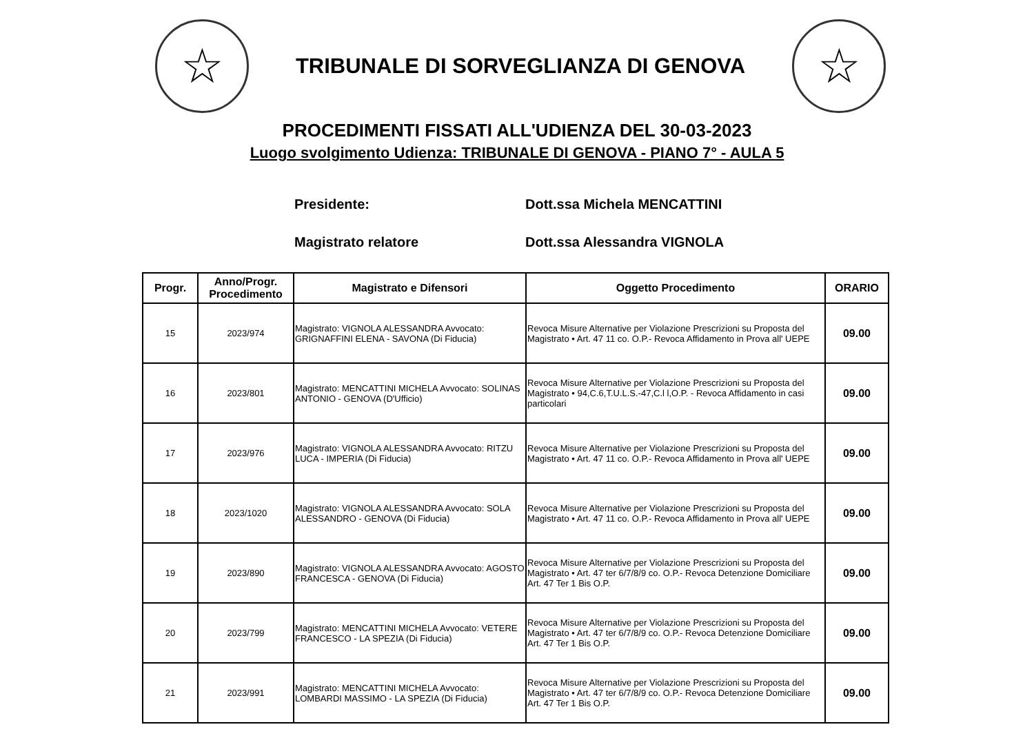☆
TRIBUNALE DI SORVEGLIANZA DI GENOVA
☆
PROCEDIMENTI FISSATI ALL'UDIENZA DEL 30-03-2023
Luogo svolgimento Udienza: TRIBUNALE DI GENOVA - PIANO 7° - AULA 5
Presidente: Dott.ssa Michela MENCATTINI
Magistrato relatore Dott.ssa Alessandra VIGNOLA
| Progr. | Anno/Progr. Procedimento | Magistrato e Difensori | Oggetto Procedimento | ORARIO |
| --- | --- | --- | --- | --- |
| 15 | 2023/974 | Magistrato: VIGNOLA ALESSANDRA Avvocato: GRIGNAFFINI ELENA - SAVONA (Di Fiducia) | Revoca Misure Alternative per Violazione Prescrizioni su Proposta del Magistrato • Art. 47 11 co. O.P.- Revoca Affidamento in Prova all' UEPE | 09.00 |
| 16 | 2023/801 | Magistrato: MENCATTINI MICHELA Avvocato: SOLINAS ANTONIO - GENOVA (D'Ufficio) | Revoca Misure Alternative per Violazione Prescrizioni su Proposta del Magistrato • 94,C.6,T.U.L.S.-47,C.l l,O.P. - Revoca Affidamento in casi particolari | 09.00 |
| 17 | 2023/976 | Magistrato: VIGNOLA ALESSANDRA Avvocato: RITZU LUCA - IMPERIA (Di Fiducia) | Revoca Misure Alternative per Violazione Prescrizioni su Proposta del Magistrato • Art. 47 11 co. O.P.- Revoca Affidamento in Prova all' UEPE | 09.00 |
| 18 | 2023/1020 | Magistrato: VIGNOLA ALESSANDRA Avvocato: SOLA ALESSANDRO - GENOVA (Di Fiducia) | Revoca Misure Alternative per Violazione Prescrizioni su Proposta del Magistrato • Art. 47 11 co. O.P.- Revoca Affidamento in Prova all' UEPE | 09.00 |
| 19 | 2023/890 | Magistrato: VIGNOLA ALESSANDRA Avvocato: AGOSTO FRANCESCA - GENOVA (Di Fiducia) | Revoca Misure Alternative per Violazione Prescrizioni su Proposta del Magistrato • Art. 47 ter 6/7/8/9 co. O.P.- Revoca Detenzione Domiciliare Art. 47 Ter 1 Bis O.P. | 09.00 |
| 20 | 2023/799 | Magistrato: MENCATTINI MICHELA Avvocato: VETERE FRANCESCO - LA SPEZIA (Di Fiducia) | Revoca Misure Alternative per Violazione Prescrizioni su Proposta del Magistrato • Art. 47 ter 6/7/8/9 co. O.P.- Revoca Detenzione Domiciliare Art. 47 Ter 1 Bis O.P. | 09.00 |
| 21 | 2023/991 | Magistrato: MENCATTINI MICHELA Avvocato: LOMBARDI MASSIMO - LA SPEZIA (Di Fiducia) | Revoca Misure Alternative per Violazione Prescrizioni su Proposta del Magistrato • Art. 47 ter 6/7/8/9 co. O.P.- Revoca Detenzione Domiciliare Art. 47 Ter 1 Bis O.P. | 09.00 |